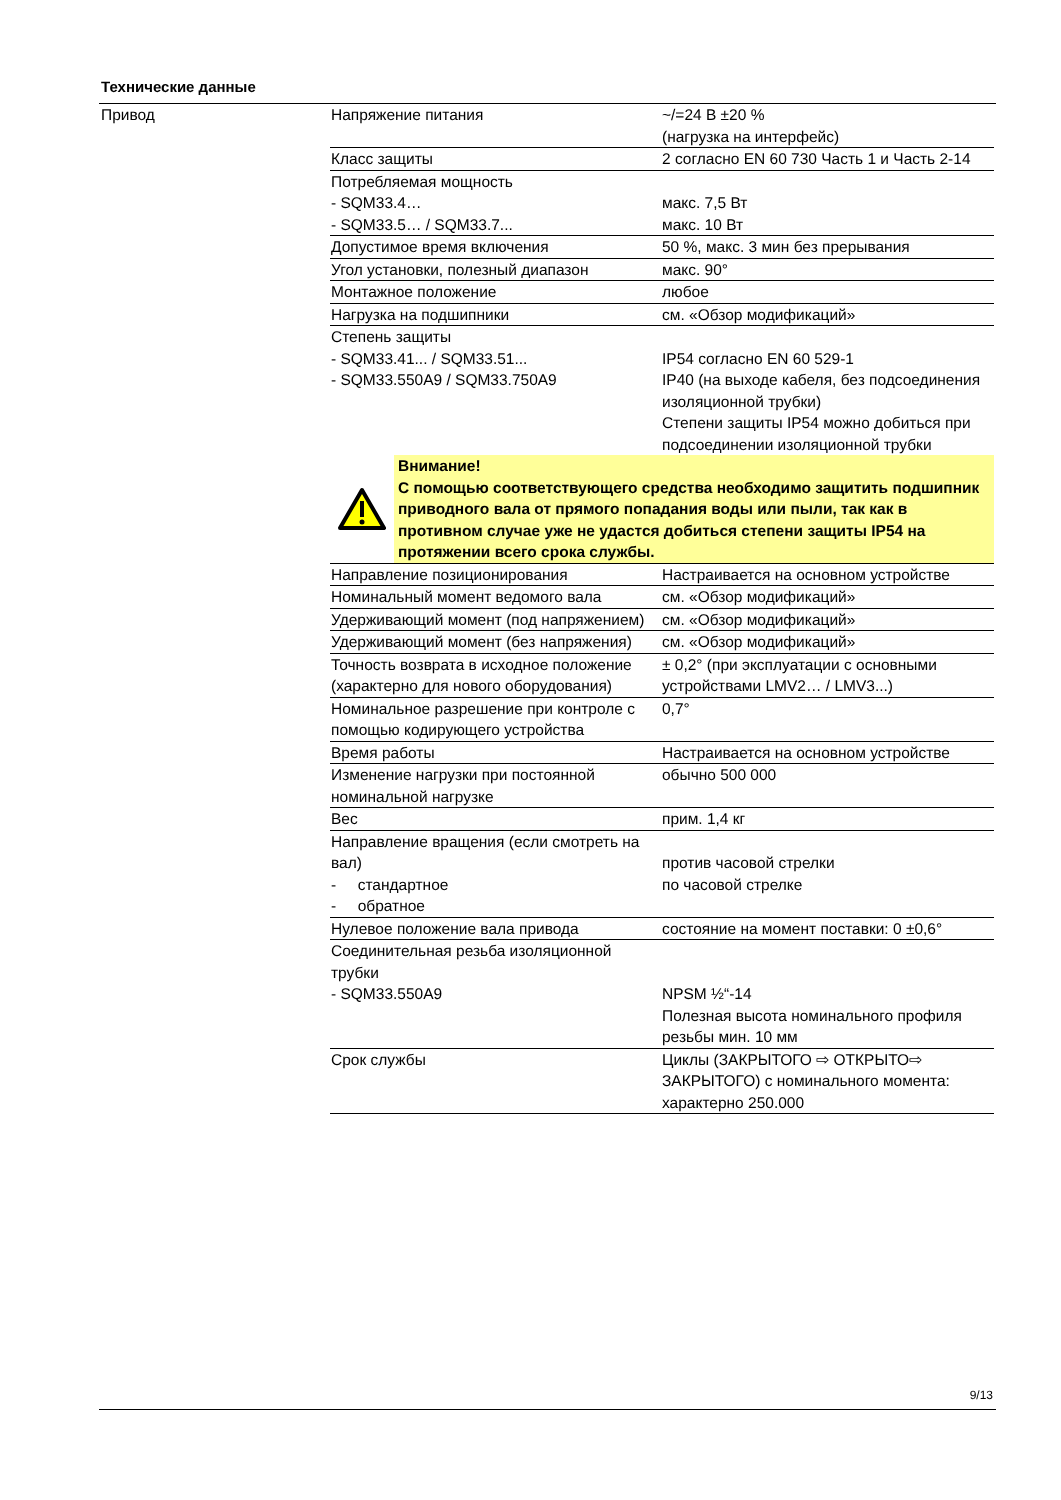Технические данные
Привод
| Напряжение питания | ~/=24 В ±20 % (нагрузка на интерфейс) |
| Класс защиты | 2 согласно EN 60 730 Часть 1 и Часть 2-14 |
| Потребляемая мощность - SQM33.4… - SQM33.5… / SQM33.7... | макс. 7,5 Вт макс. 10 Вт |
| Допустимое время включения | 50 %, макс. 3 мин без прерывания |
| Угол установки, полезный диапазон | макс. 90° |
| Монтажное положение | любое |
| Нагрузка на подшипники | см. «Обзор модификаций» |
| Степень защиты - SQM33.41... / SQM33.51... - SQM33.550A9 / SQM33.750A9 | IP54 согласно EN 60 529-1 IP40 (на выходе кабеля, без подсоединения изоляционной трубки) Степени защиты IP54 можно добиться при подсоединении изоляционной трубки |
| Внимание! С помощью соответствующего средства необходимо защитить подшипник приводного вала от прямого попадания воды или пыли, так как в противном случае уже не удастся добиться степени защиты IP54 на протяжении всего срока службы. | |
| Направление позиционирования | Настраивается на основном устройстве |
| Номинальный момент ведомого вала | см. «Обзор модификаций» |
| Удерживающий момент (под напряжением) | см. «Обзор модификаций» |
| Удерживающий момент (без напряжения) | см. «Обзор модификаций» |
| Точность возврата в исходное положение (характерно для нового оборудования) | ± 0,2° (при эксплуатации с основными устройствами LMV2… / LMV3...) |
| Номинальное разрешение при контроле с помощью кодирующего устройства | 0,7° |
| Время работы | Настраивается на основном устройстве |
| Изменение нагрузки при постоянной номинальной нагрузке | обычно 500 000 |
| Вес | прим. 1,4 кг |
| Направление вращения (если смотреть на вал) - стандартное - обратное | против часовой стрелки по часовой стрелке |
| Нулевое положение вала привода | состояние на момент поставки: 0 ±0,6° |
| Соединительная резьба изоляционной трубки - SQM33.550A9 | NPSM ½“-14 Полезная высота номинального профиля резьбы мин. 10 мм |
| Срок службы | Циклы (ЗАКРЫТОГО ⇨ ОТКРЫТО⇨ ЗАКРЫТОГО) с номинального момента: характерно 250.000 |
9/13